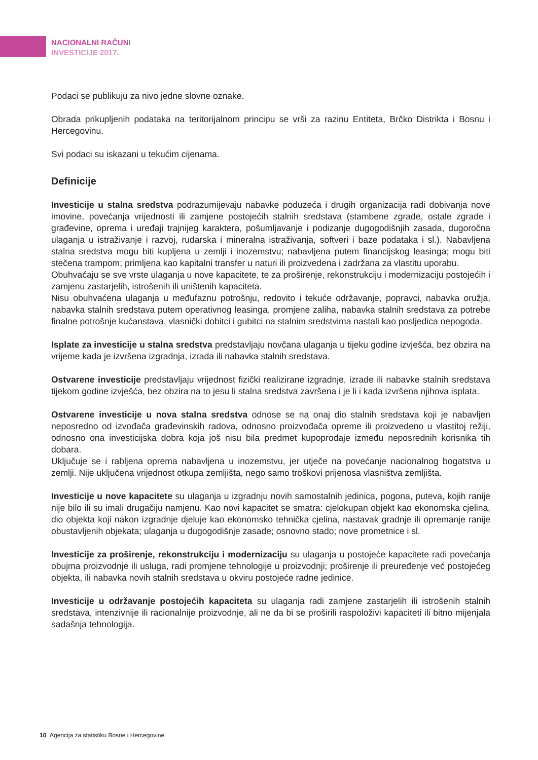NACIONALNI RAČUNI
INVESTICIJE 2017.
Podaci se publikuju za nivo jedne slovne oznake.
Obrada prikupljenih podataka na teritorijalnom principu se vrši za razinu Entiteta, Brčko Distrikta i Bosnu i Hercegovinu.
Svi podaci su iskazani u tekućim cijenama.
Definicije
Investicije u stalna sredstva podrazumijevaju nabavke poduzeća i drugih organizacija radi dobivanja nove imovine, povećanja vrijednosti ili zamjene postojećih stalnih sredstava (stambene zgrade, ostale zgrade i građevine, oprema i uređaji trajnijeg karaktera, pošumljavanje i podizanje dugogodišnjih zasada, dugoročna ulaganja u istraživanje i razvoj, rudarska i mineralna istraživanja, softveri i baze podataka i sl.). Nabavljena stalna sredstva mogu biti kupljena u zemlji i inozemstvu; nabavljena putem financijskog leasinga; mogu biti stečena trampom; primljena kao kapitalni transfer u naturi ili proizvedena i zadržana za vlastitu uporabu.
Obuhvaćaju se sve vrste ulaganja u nove kapacitete, te za proširenje, rekonstrukciju i modernizaciju postojećih i zamjenu zastarjelih, istrošenih ili uništenih kapaciteta.
Nisu obuhvaćena ulaganja u međufaznu potrošnju, redovito i tekuće održavanje, popravci, nabavka oružja, nabavka stalnih sredstava putem operativnog leasinga, promjene zaliha, nabavka stalnih sredstava za potrebe finalne potrošnje kućanstava, vlasnički dobitci i gubitci na stalnim sredstvima nastali kao posljedica nepogoda.
Isplate za investicije u stalna sredstva predstavljaju novčana ulaganja u tijeku godine izvješća, bez obzira na vrijeme kada je izvršena izgradnja, izrada ili nabavka stalnih sredstava.
Ostvarene investicije predstavljaju vrijednost fizički realizirane izgradnje, izrade ili nabavke stalnih sredstava tijekom godine izvješća, bez obzira na to jesu li stalna sredstva završena i je li i kada izvršena njihova isplata.
Ostvarene investicije u nova stalna sredstva odnose se na onaj dio stalnih sredstava koji je nabavljen neposredno od izvođača građevinskih radova, odnosno proizvođača opreme ili proizvedeno u vlastitoj režiji, odnosno ona investicijska dobra koja još nisu bila predmet kupoprodaje između neposrednih korisnika tih dobara.
Uključuje se i rabljena oprema nabavljena u inozemstvu, jer utječe na povećanje nacionalnog bogatstva u zemlji. Nije uključena vrijednost otkupa zemljišta, nego samo troškovi prijenosa vlasništva zemljišta.
Investicije u nove kapacitete su ulaganja u izgradnju novih samostalnih jedinica, pogona, puteva, kojih ranije nije bilo ili su imali drugačiju namjenu. Kao novi kapacitet se smatra: cjelokupan objekt kao ekonomska cjelina, dio objekta koji nakon izgradnje djeluje kao ekonomsko tehnička cjelina, nastavak gradnje ili opremanje ranije obustavljenih objekata; ulaganja u dugogodišnje zasade; osnovno stado; nove prometnice i sl.
Investicije za proširenje, rekonstrukciju i modernizaciju su ulaganja u postojeće kapacitete radi povećanja obujma proizvodnje ili usluga, radi promjene tehnologije u proizvodnji; proširenje ili preuređenje već postojećeg objekta, ili nabavka novih stalnih sredstava u okviru postojeće radne jedinice.
Investicije u održavanje postojećih kapaciteta su ulaganja radi zamjene zastarjelih ili istrošenih stalnih sredstava, intenzivnije ili racionalnije proizvodnje, ali ne da bi se proširili raspoloživi kapaciteti ili bitno mijenjala sadašnja tehnologija.
10 Agencija za statistiku Bosne i Hercegovine